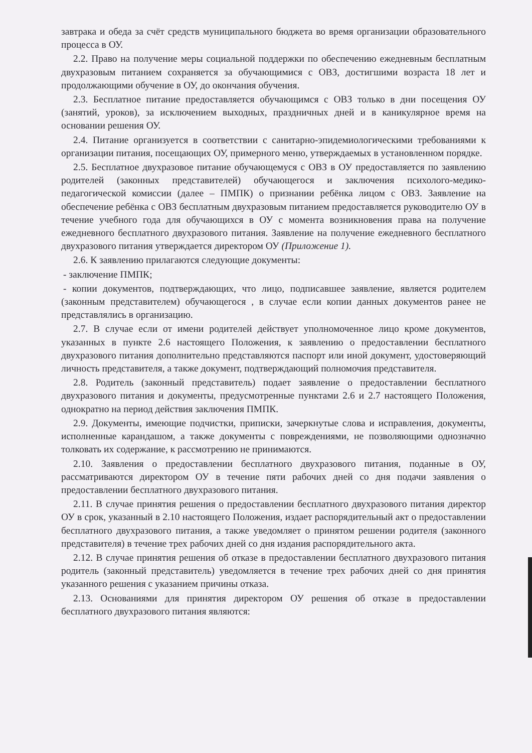завтрака и обеда за счёт средств муниципального бюджета во время организации образовательного процесса в ОУ.
2.2. Право на получение меры социальной поддержки по обеспечению ежедневным бесплатным двухразовым питанием сохраняется за обучающимися с ОВЗ, достигшими возраста 18 лет и продолжающими обучение в ОУ, до окончания обучения.
2.3. Бесплатное питание предоставляется обучающимся с ОВЗ только в дни посещения ОУ (занятий, уроков), за исключением выходных, праздничных дней и в каникулярное время на основании решения ОУ.
2.4. Питание организуется в соответствии с санитарно-эпидемиологическими требованиями к организации питания, посещающих ОУ, примерного меню, утверждаемых в установленном порядке.
2.5. Бесплатное двухразовое питание обучающемуся с ОВЗ в ОУ предоставляется по заявлению родителей (законных представителей) обучающегося и заключения психолого-медико-педагогической комиссии (далее – ПМПК) о признании ребёнка лицом с ОВЗ. Заявление на обеспечение ребёнка с ОВЗ бесплатным двухразовым питанием предоставляется руководителю ОУ в течение учебного года для обучающихся в ОУ с момента возникновения права на получение ежедневного бесплатного двухразового питания. Заявление на получение ежедневного бесплатного двухразового питания утверждается директором ОУ (Приложение 1).
2.6. К заявлению прилагаются следующие документы:
- заключение ПМПК;
- копии документов, подтверждающих, что лицо, подписавшее заявление, является родителем (законным представителем) обучающегося , в случае если копии данных документов ранее не представлялись в организацию.
2.7. В случае если от имени родителей действует уполномоченное лицо кроме документов, указанных в пункте 2.6 настоящего Положения, к заявлению о предоставлении бесплатного двухразового питания дополнительно представляются паспорт или иной документ, удостоверяющий личность представителя, а также документ, подтверждающий полномочия представителя.
2.8. Родитель (законный представитель) подает заявление о предоставлении бесплатного двухразового питания и документы, предусмотренные пунктами 2.6 и 2.7 настоящего Положения, однократно на период действия заключения ПМПК.
2.9. Документы, имеющие подчистки, приписки, зачеркнутые слова и исправления, документы, исполненные карандашом, а также документы с повреждениями, не позволяющими однозначно толковать их содержание, к рассмотрению не принимаются.
2.10. Заявления о предоставлении бесплатного двухразового питания, поданные в ОУ, рассматриваются директором ОУ в течение пяти рабочих дней со дня подачи заявления о предоставлении бесплатного двухразового питания.
2.11. В случае принятия решения о предоставлении бесплатного двухразового питания директор ОУ в срок, указанный в 2.10 настоящего Положения, издает распорядительный акт о предоставлении бесплатного двухразового питания, а также уведомляет о принятом решении родителя (законного представителя) в течение трех рабочих дней со дня издания распорядительного акта.
2.12. В случае принятия решения об отказе в предоставлении бесплатного двухразового питания родитель (законный представитель) уведомляется в течение трех рабочих дней со дня принятия указанного решения с указанием причины отказа.
2.13. Основаниями для принятия директором ОУ решения об отказе в предоставлении бесплатного двухразового питания являются: